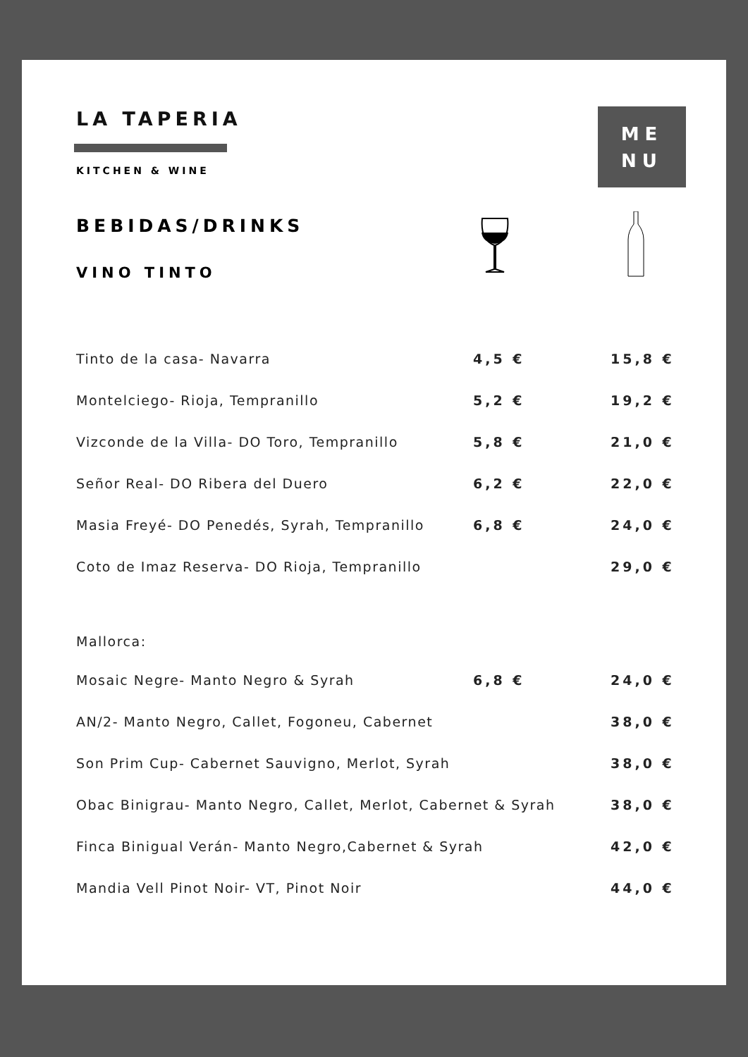LA TAPERIA
KITCHEN & WINE
ME
NU
BEBIDAS/DRINKS
VINO TINTO
| Tinto de la casa- Navarra | 4,5 € | 15,8 € |
| Montelciego- Rioja, Tempranillo | 5,2 € | 19,2 € |
| Vizconde de la Villa- DO Toro, Tempranillo | 5,8 € | 21,0 € |
| Señor Real- DO Ribera del Duero | 6,2 € | 22,0 € |
| Masia Freyé- DO Penedés, Syrah, Tempranillo | 6,8 € | 24,0 € |
| Coto de Imaz Reserva- DO Rioja, Tempranillo | | 29,0 € |
| Mallorca: | | |
| Mosaic Negre- Manto Negro & Syrah | 6,8 € | 24,0 € |
| AN/2- Manto Negro, Callet, Fogoneu, Cabernet | | 38,0 € |
| Son Prim Cup- Cabernet Sauvigno, Merlot, Syrah | | 38,0 € |
| Obac Binigrau- Manto Negro, Callet, Merlot, Cabernet & Syrah | | 38,0 € |
| Finca Binigual Verán- Manto Negro,Cabernet & Syrah | | 42,0 € |
| Mandia Vell Pinot Noir- VT, Pinot Noir | | 44,0 € |